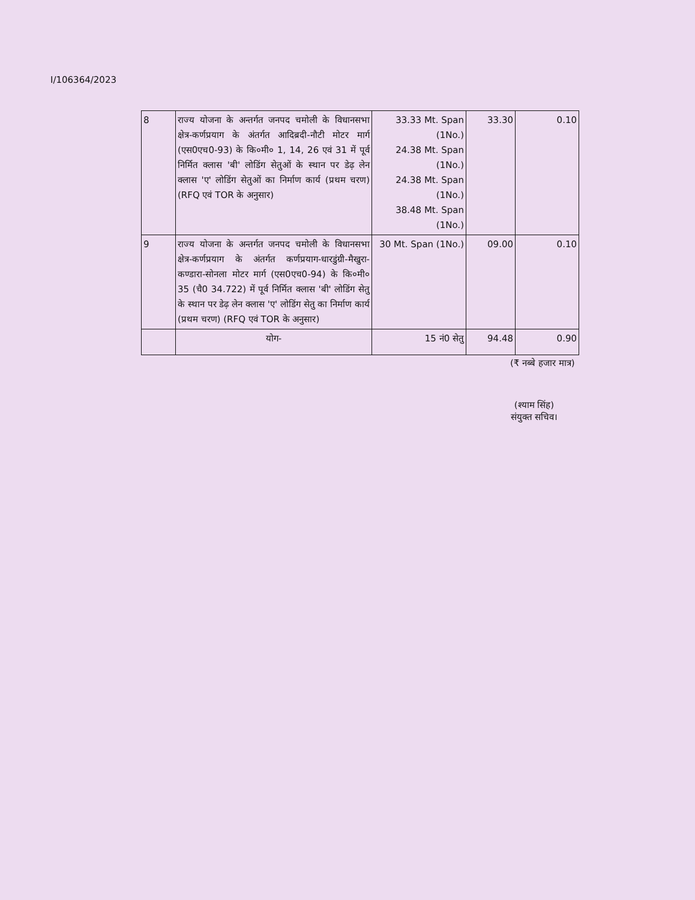I/106364/2023
| 8 | राज्य योजना के अन्तर्गत जनपद चमोली के विधानसभा क्षेत्र-कर्णप्रयाग के अंतर्गत आदिब्रदी-नौटी मोटर मार्ग (एस0एच0-93) के कि०मी० 1, 14, 26 एवं 31 में पूर्व निर्मित क्लास 'बी' लोडिंग सेतुओं के स्थान पर डेढ़ लेन क्लास 'ए' लोडिंग सेतुओं का निर्माण कार्य (प्रथम चरण) (RFQ एवं TOR के अनुसार) | 33.33 Mt. Span (1No.) 24.38 Mt. Span (1No.) 24.38 Mt. Span (1No.) 38.48 Mt. Span (1No.) | 33.30 | 0.10 |
| 9 | राज्य योजना के अन्तर्गत जनपद चमोली के विधानसभा क्षेत्र-कर्णप्रयाग के अंतर्गत कर्णप्रयाग-धारडुंग्री-मैखुरा-कण्डारा-सोनला मोटर मार्ग (एस0एच0-94) के कि०मी० 35 (चै0 34.722) में पूर्व निर्मित क्लास 'बी' लोडिंग सेतु के स्थान पर डेढ़ लेन क्लास 'ए' लोडिंग सेतु का निर्माण कार्य (प्रथम चरण) (RFQ एवं TOR के अनुसार) | 30 Mt. Span (1No.) | 09.00 | 0.10 |
| | योग- | 15 नं0 सेतु | 94.48 | 0.90 |
(₹ नब्बे हजार मात्र)
(श्याम सिंह)
संयुक्त सचिव।